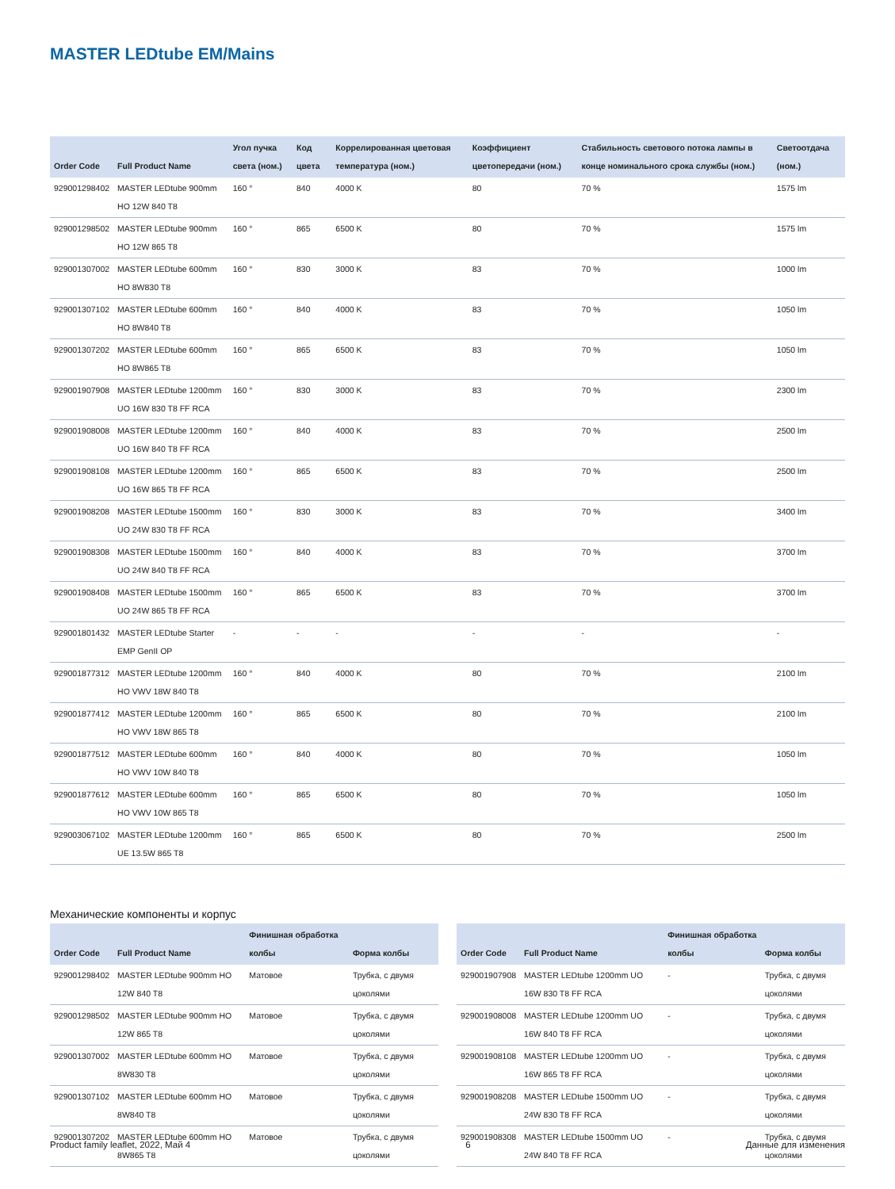MASTER LEDtube EM/Mains
| Order Code | Full Product Name | Угол пучка света (ном.) | Код цвета | Коррелированная цветовая температура (ном.) | Коэффициент цветопередачи (ном.) | Стабильность светового потока лампы в конце номинального срока службы (ном.) | Светоотдача (ном.) |
| --- | --- | --- | --- | --- | --- | --- | --- |
| 929001298402 | MASTER LEDtube 900mm HO 12W 840 T8 | 160 ° | 840 | 4000 K | 80 | 70 % | 1575 lm |
| 929001298502 | MASTER LEDtube 900mm HO 12W 865 T8 | 160 ° | 865 | 6500 K | 80 | 70 % | 1575 lm |
| 929001307002 | MASTER LEDtube 600mm HO 8W830 T8 | 160 ° | 830 | 3000 K | 83 | 70 % | 1000 lm |
| 929001307102 | MASTER LEDtube 600mm HO 8W840 T8 | 160 ° | 840 | 4000 K | 83 | 70 % | 1050 lm |
| 929001307202 | MASTER LEDtube 600mm HO 8W865 T8 | 160 ° | 865 | 6500 K | 83 | 70 % | 1050 lm |
| 929001907908 | MASTER LEDtube 1200mm UO 16W 830 T8 FF RCA | 160 ° | 830 | 3000 K | 83 | 70 % | 2300 lm |
| 929001908008 | MASTER LEDtube 1200mm UO 16W 840 T8 FF RCA | 160 ° | 840 | 4000 K | 83 | 70 % | 2500 lm |
| 929001908108 | MASTER LEDtube 1200mm UO 16W 865 T8 FF RCA | 160 ° | 865 | 6500 K | 83 | 70 % | 2500 lm |
| 929001908208 | MASTER LEDtube 1500mm UO 24W 830 T8 FF RCA | 160 ° | 830 | 3000 K | 83 | 70 % | 3400 lm |
| 929001908308 | MASTER LEDtube 1500mm UO 24W 840 T8 FF RCA | 160 ° | 840 | 4000 K | 83 | 70 % | 3700 lm |
| 929001908408 | MASTER LEDtube 1500mm UO 24W 865 T8 FF RCA | 160 ° | 865 | 6500 K | 83 | 70 % | 3700 lm |
| 929001801432 | MASTER LEDtube Starter EMP GenII OP | - | - | - | - | - | - |
| 929001877312 | MASTER LEDtube 1200mm HO VWV 18W 840 T8 | 160 ° | 840 | 4000 K | 80 | 70 % | 2100 lm |
| 929001877412 | MASTER LEDtube 1200mm HO VWV 18W 865 T8 | 160 ° | 865 | 6500 K | 80 | 70 % | 2100 lm |
| 929001877512 | MASTER LEDtube 600mm HO VWV 10W 840 T8 | 160 ° | 840 | 4000 K | 80 | 70 % | 1050 lm |
| 929001877612 | MASTER LEDtube 600mm HO VWV 10W 865 T8 | 160 ° | 865 | 6500 K | 80 | 70 % | 1050 lm |
| 929003067102 | MASTER LEDtube 1200mm UE 13.5W 865 T8 | 160 ° | 865 | 6500 K | 80 | 70 % | 2500 lm |
Механические компоненты и корпус
| Order Code | Full Product Name | Финишная обработка колбы | Форма колбы |
| --- | --- | --- | --- |
| 929001298402 | MASTER LEDtube 900mm HO 12W 840 T8 | Матовое | Трубка, с двумя цоколями |
| 929001298502 | MASTER LEDtube 900mm HO 12W 865 T8 | Матовое | Трубка, с двумя цоколями |
| 929001307002 | MASTER LEDtube 600mm HO 8W830 T8 | Матовое | Трубка, с двумя цоколями |
| 929001307102 | MASTER LEDtube 600mm HO 8W840 T8 | Матовое | Трубка, с двумя цоколями |
| 929001307202 | MASTER LEDtube 600mm HO 8W865 T8 | Матовое | Трубка, с двумя цоколями |
| Order Code | Full Product Name | Финишная обработка колбы | Форма колбы |
| --- | --- | --- | --- |
| 929001907908 | MASTER LEDtube 1200mm UO 16W 830 T8 FF RCA | - | Трубка, с двумя цоколями |
| 929001908008 | MASTER LEDtube 1200mm UO 16W 840 T8 FF RCA | - | Трубка, с двумя цоколями |
| 929001908108 | MASTER LEDtube 1200mm UO 16W 865 T8 FF RCA | - | Трубка, с двумя цоколями |
| 929001908208 | MASTER LEDtube 1500mm UO 24W 830 T8 FF RCA | - | Трубка, с двумя цоколями |
| 929001908308 | MASTER LEDtube 1500mm UO 24W 840 T8 FF RCA | - | Трубка, с двумя цоколями |
Product family leaflet, 2022, Май 4 6 Данные для изменения